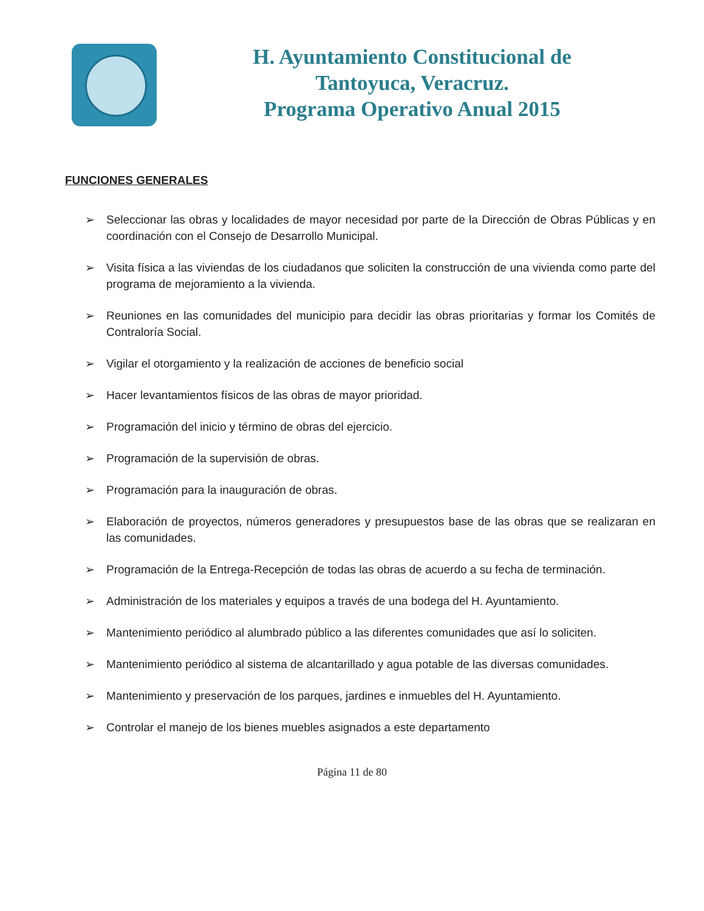H. Ayuntamiento Constitucional de
Tantoyuca, Veracruz.
Programa Operativo Anual 2015
FUNCIONES GENERALES
➢ Seleccionar las obras y localidades de mayor necesidad por parte de la Dirección de Obras Públicas y en coordinación con el Consejo de Desarrollo Municipal.
➢ Visita física a las viviendas de los ciudadanos que soliciten la construcción de una vivienda como parte del programa de mejoramiento a la vivienda.
➢ Reuniones en las comunidades del municipio para decidir las obras prioritarias y formar los Comités de Contraloría Social.
➢ Vigilar el otorgamiento y la realización de acciones de beneficio social
➢ Hacer levantamientos físicos de las obras de mayor prioridad.
➢ Programación del inicio y término de obras del ejercicio.
➢ Programación de la supervisión de obras.
➢ Programación para la inauguración de obras.
➢ Elaboración de proyectos, números generadores y presupuestos base de las obras que se realizaran en las comunidades.
➢ Programación de la Entrega-Recepción de todas las obras de acuerdo a su fecha de terminación.
➢ Administración de los materiales y equipos a través de una bodega del H. Ayuntamiento.
➢ Mantenimiento periódico al alumbrado público a las diferentes comunidades que así lo soliciten.
➢ Mantenimiento periódico al sistema de alcantarillado y agua potable de las diversas comunidades.
➢ Mantenimiento y preservación de los parques, jardines e inmuebles del H. Ayuntamiento.
➢ Controlar el manejo de los bienes muebles asignados a este departamento
Página 11 de 80